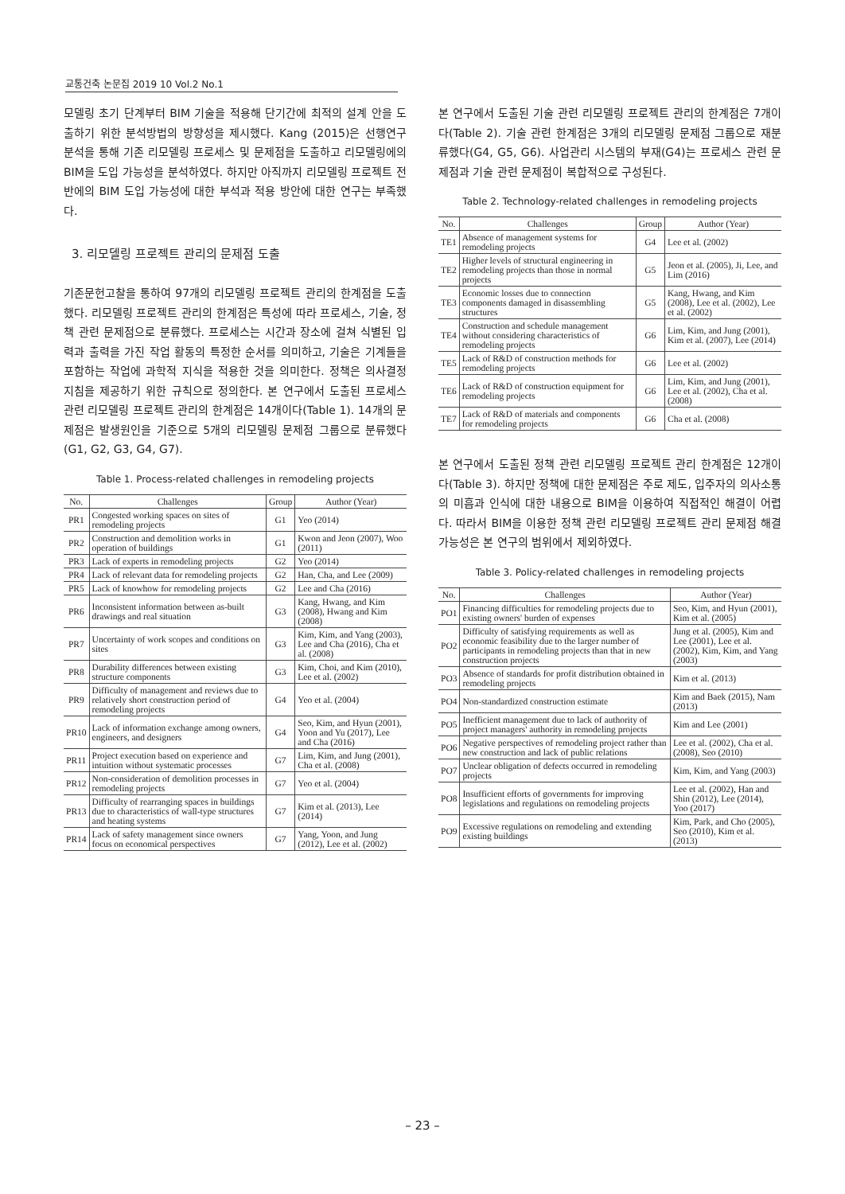교통건축 논문집 2019 10 Vol.2 No.1
모델링 초기 단계부터 BIM 기술을 적용해 단기간에 최적의 설계 안을 도출하기 위한 분석방법의 방향성을 제시했다. Kang (2015)은 선행연구 분석을 통해 기존 리모델링 프로세스 및 문제점을 도출하고 리모델링에의 BIM을 도입 가능성을 분석하였다. 하지만 아직까지 리모델링 프로젝트 전반에의 BIM 도입 가능성에 대한 부석과 적용 방안에 대한 연구는 부족했다.
3. 리모델링 프로젝트 관리의 문제점 도출
기존문헌고찰을 통하여 97개의 리모델링 프로젝트 관리의 한계점을 도출했다. 리모델링 프로젝트 관리의 한계점은 특성에 따라 프로세스, 기술, 정책 관련 문제점으로 분류했다. 프로세스는 시간과 장소에 걸쳐 식별된 입력과 출력을 가진 작업 활동의 특정한 순서를 의미하고, 기술은 기계들을 포함하는 작업에 과학적 지식을 적용한 것을 의미한다. 정책은 의사결정 지침을 제공하기 위한 규칙으로 정의한다. 본 연구에서 도출된 프로세스 관련 리모델링 프로젝트 관리의 한계점은 14개이다(Table 1). 14개의 문제점은 발생원인을 기준으로 5개의 리모델링 문제점 그룹으로 분류했다(G1, G2, G3, G4, G7).
Table 1. Process-related challenges in remodeling projects
| No. | Challenges | Group | Author (Year) |
| --- | --- | --- | --- |
| PR1 | Congested working spaces on sites of remodeling projects | G1 | Yeo (2014) |
| PR2 | Construction and demolition works in operation of buildings | G1 | Kwon and Jeon (2007), Woo (2011) |
| PR3 | Lack of experts in remodeling projects | G2 | Yeo (2014) |
| PR4 | Lack of relevant data for remodeling projects | G2 | Han, Cha, and Lee (2009) |
| PR5 | Lack of knowhow for remodeling projects | G2 | Lee and Cha (2016) |
| PR6 | Inconsistent information between as-built drawings and real situation | G3 | Kang, Hwang, and Kim (2008), Hwang and Kim (2008) |
| PR7 | Uncertainty of work scopes and conditions on sites | G3 | Kim, Kim, and Yang (2003), Lee and Cha (2016), Cha et al. (2008) |
| PR8 | Durability differences between existing structure components | G3 | Kim, Choi, and Kim (2010), Lee et al. (2002) |
| PR9 | Difficulty of management and reviews due to relatively short construction period of remodeling projects | G4 | Yeo et al. (2004) |
| PR10 | Lack of information exchange among owners, engineers, and designers | G4 | Seo, Kim, and Hyun (2001), Yoon and Yu (2017), Lee and Cha (2016) |
| PR11 | Project execution based on experience and intuition without systematic processes | G7 | Lim, Kim, and Jung (2001), Cha et al. (2008) |
| PR12 | Non-consideration of demolition processes in remodeling projects | G7 | Yeo et al. (2004) |
| PR13 | Difficulty of rearranging spaces in buildings due to characteristics of wall-type structures and heating systems | G7 | Kim et al. (2013), Lee (2014) |
| PR14 | Lack of safety management since owners focus on economical perspectives | G7 | Yang, Yoon, and Jung (2012), Lee et al. (2002) |
본 연구에서 도출된 기술 관련 리모델링 프로젝트 관리의 한계점은 7개이다(Table 2). 기술 관련 한계점은 3개의 리모델링 문제점 그룹으로 재분류했다(G4, G5, G6). 사업관리 시스템의 부재(G4)는 프로세스 관련 문제점과 기술 관련 문제점이 복합적으로 구성된다.
Table 2. Technology-related challenges in remodeling projects
| No. | Challenges | Group | Author (Year) |
| --- | --- | --- | --- |
| TE1 | Absence of management systems for remodeling projects | G4 | Lee et al. (2002) |
| TE2 | Higher levels of structural engineering in remodeling projects than those in normal projects | G5 | Jeon et al. (2005), Ji, Lee, and Lim (2016) |
| TE3 | Economic losses due to connection components damaged in disassembling structures | G5 | Kang, Hwang, and Kim (2008), Lee et al. (2002), Lee et al. (2002) |
| TE4 | Construction and schedule management without considering characteristics of remodeling projects | G6 | Lim, Kim, and Jung (2001), Kim et al. (2007), Lee (2014) |
| TE5 | Lack of R&D of construction methods for remodeling projects | G6 | Lee et al. (2002) |
| TE6 | Lack of R&D of construction equipment for remodeling projects | G6 | Lim, Kim, and Jung (2001), Lee et al. (2002), Cha et al. (2008) |
| TE7 | Lack of R&D of materials and components for remodeling projects | G6 | Cha et al. (2008) |
본 연구에서 도출된 정책 관련 리모델링 프로젝트 관리 한계점은 12개이다(Table 3). 하지만 정책에 대한 문제점은 주로 제도, 입주자의 의사소통의 미흡과 인식에 대한 내용으로 BIM을 이용하여 직접적인 해결이 어렵다. 따라서 BIM을 이용한 정책 관련 리모델링 프로젝트 관리 문제점 해결 가능성은 본 연구의 범위에서 제외하였다.
Table 3. Policy-related challenges in remodeling projects
| No. | Challenges | Author (Year) |
| --- | --- | --- |
| PO1 | Financing difficulties for remodeling projects due to existing owners' burden of expenses | Seo, Kim, and Hyun (2001), Kim et al. (2005) |
| PO2 | Difficulty of satisfying requirements as well as economic feasibility due to the larger number of participants in remodeling projects than that in new construction projects | Jung et al. (2005), Kim and Lee (2001), Lee et al. (2002), Kim, Kim, and Yang (2003) |
| PO3 | Absence of standards for profit distribution obtained in remodeling projects | Kim et al. (2013) |
| PO4 | Non-standardized construction estimate | Kim and Baek (2015), Nam (2013) |
| PO5 | Inefficient management due to lack of authority of project managers' authority in remodeling projects | Kim and Lee (2001) |
| PO6 | Negative perspectives of remodeling project rather than new construction and lack of public relations | Lee et al. (2002), Cha et al. (2008), Seo (2010) |
| PO7 | Unclear obligation of defects occurred in remodeling projects | Kim, Kim, and Yang (2003) |
| PO8 | Insufficient efforts of governments for improving legislations and regulations on remodeling projects | Lee et al. (2002), Han and Shin (2012), Lee (2014), Yoo (2017) |
| PO9 | Excessive regulations on remodeling and extending existing buildings | Kim, Park, and Cho (2005), Seo (2010), Kim et al. (2013) |
– 23 –